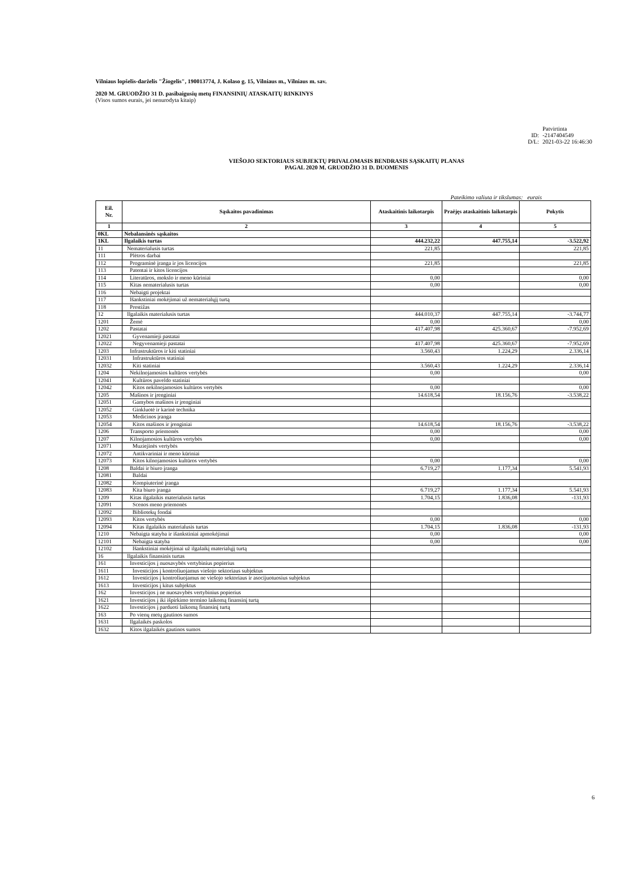Vilniaus lopšelis-darželis "Žiogelis", 190013774, J. Kolaso g. 15, Vilniaus m., Vilniaus m. sav.
2020 M. GRUODŽIO 31 D. pasibaigusių metų FINANSINIŲ ATASKAITŲ RINKINYS
(Visos sumos eurais, jei nenurodyta kitaip)
Patvirtinta
ID: -2147404549
D/L: 2021-03-22 16:46:30
VIEŠOJO SEKTORIAUS SUBJEKTŲ PRIVALOMASIS BENDRASIS SĄSKAITŲ PLANAS
PAGAL 2020 M. GRUODŽIO 31 D. DUOMENIS
Pateikimo valiuta ir tikslumas: eurais
| Eil. Nr. | Sąskaitos pavadinimas | Ataskaitinis laikotarpis | Praėjęs ataskaitinis laikotarpis | Pokytis |
| --- | --- | --- | --- | --- |
| 1 | 2 | 3 | 4 | 5 |
| 0KL | Nebalansinės sąskaitos | | | |
| 1KL | Ilgalaikis turtas | 444.232,22 | 447.755,14 | -3.522,92 |
| 11 | Nematerialusis turtas | 221,85 | | 221,85 |
| 111 | Plėtros darbai | | | |
| 112 | Programinė įranga ir jos licencijos | 221,85 | | 221,85 |
| 113 | Patentai ir kitos licencijos | | | |
| 114 | Literatūros, mokslo ir meno kūriniai | 0,00 | | 0,00 |
| 115 | Kitas nematerialusis turtas | 0,00 | | 0,00 |
| 116 | Nebaigti projektai | | | |
| 117 | Išankstiniai mokėjimai už nematerialųjį turtą | | | |
| 118 | Prestižas | | | |
| 12 | Ilgalaikis materialusis turtas | 444.010,37 | 447.755,14 | -3.744,77 |
| 1201 | Žemė | 0,00 | | 0,00 |
| 1202 | Pastatai | 417.407,98 | 425.360,67 | -7.952,69 |
| 12021 | Gyvenamieji pastatai | | | |
| 12022 | Negyvenamieji pastatai | 417.407,98 | 425.360,67 | -7.952,69 |
| 1203 | Infrastruktūros ir kiti statiniai | 3.560,43 | 1.224,29 | 2.336,14 |
| 12031 | Infrastruktūros statiniai | | | |
| 12032 | Kiti statiniai | 3.560,43 | 1.224,29 | 2.336,14 |
| 1204 | Nekilnojamosios kultūros vertybės | 0,00 | | 0,00 |
| 12041 | Kultūros paveldo statiniai | | | |
| 12042 | Kitos nekilnojamosios kultūros vertybės | 0,00 | | 0,00 |
| 1205 | Mašinos ir įrenginiai | 14.618,54 | 18.156,76 | -3.538,22 |
| 12051 | Gamybos mašinos ir įrenginiai | | | |
| 12052 | Ginkluotė ir karinė technika | | | |
| 12053 | Medicinos įranga | | | |
| 12054 | Kitos mašinos ir įrenginiai | 14.618,54 | 18.156,76 | -3.538,22 |
| 1206 | Transporto priemonės | 0,00 | | 0,00 |
| 1207 | Kilnojamosios kultūros vertybės | 0,00 | | 0,00 |
| 12071 | Muziejinės vertybės | | | |
| 12072 | Antikvariniai ir meno kūriniai | | | |
| 12073 | Kitos kilnojamosios kultūros vertybės | 0,00 | | 0,00 |
| 1208 | Baldai ir biuro įranga | 6.719,27 | 1.177,34 | 5.541,93 |
| 12081 | Baldai | | | |
| 12082 | Kompiuterinė įranga | | | |
| 12083 | Kita biuro įranga | 6.719,27 | 1.177,34 | 5.541,93 |
| 1209 | Kitas ilgalaikis materialusis turtas | 1.704,15 | 1.836,08 | -131,93 |
| 12091 | Scenos meno priemonės | | | |
| 12092 | Bibliotekų fondai | | | |
| 12093 | Kitos vertybės | 0,00 | | 0,00 |
| 12094 | Kitas ilgalaikis materialusis turtas | 1.704,15 | 1.836,08 | -131,93 |
| 1210 | Nebaigta statyba ir išankstiniai apmokėjimai | 0,00 | | 0,00 |
| 12101 | Nebaigta statyba | 0,00 | | 0,00 |
| 12102 | Išankstiniai mokėjimai už ilgalaikį materialųjį turtą | | | |
| 16 | Ilgalaikis finansinis turtas | | | |
| 161 | Investicijos į nuosavybės vertybinius popierius | | | |
| 1611 | Investicijos į kontroliuojamus viešojo sektoriaus subjektus | | | |
| 1612 | Investicijos į kontroliuojamus ne viešojo sektoriaus ir asocijuotuosius subjektus | | | |
| 1613 | Investicijos į kitus subjektus | | | |
| 162 | Investicijos į ne nuosavybės vertybinius popierius | | | |
| 1621 | Investicijos į iki išpirkimo termino laikomą finansinį turtą | | | |
| 1622 | Investicijos į parduoti laikomą finansinį turtą | | | |
| 163 | Po vienų metų gautinos sumos | | | |
| 1631 | Ilgalaikės paskolos | | | |
| 1632 | Kitos ilgalaikės gautinos sumos | | | |
6